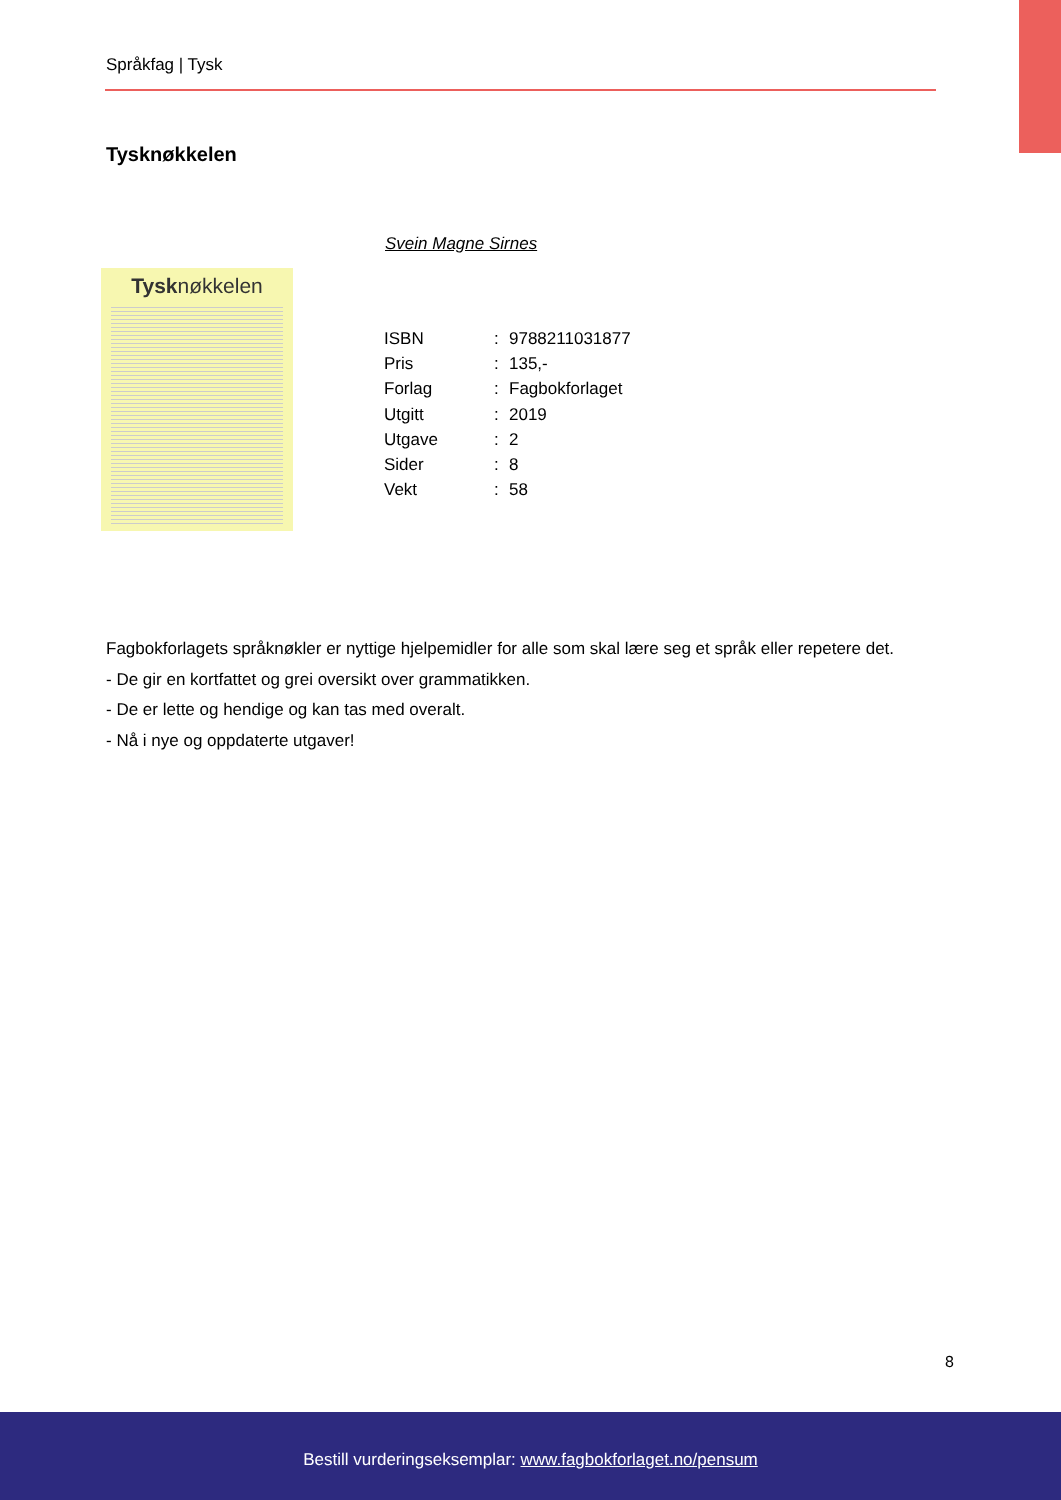Språkfag | Tysk
Tysknøkkelen
Svein Magne Sirnes
Tysknøkkelen
| ISBN | : | 9788211031877 |
| Pris | : | 135,- |
| Forlag | : | Fagbokforlaget |
| Utgitt | : | 2019 |
| Utgave | : | 2 |
| Sider | : | 8 |
| Vekt | : | 58 |
Fagbokforlagets språknøkler er nyttige hjelpemidler for alle som skal lære seg et språk eller repetere det.
- De gir en kortfattet og grei oversikt over grammatikken.
- De er lette og hendige og kan tas med overalt.
- Nå i nye og oppdaterte utgaver!
8
Bestill vurderingseksemplar: www.fagbokforlaget.no/pensum